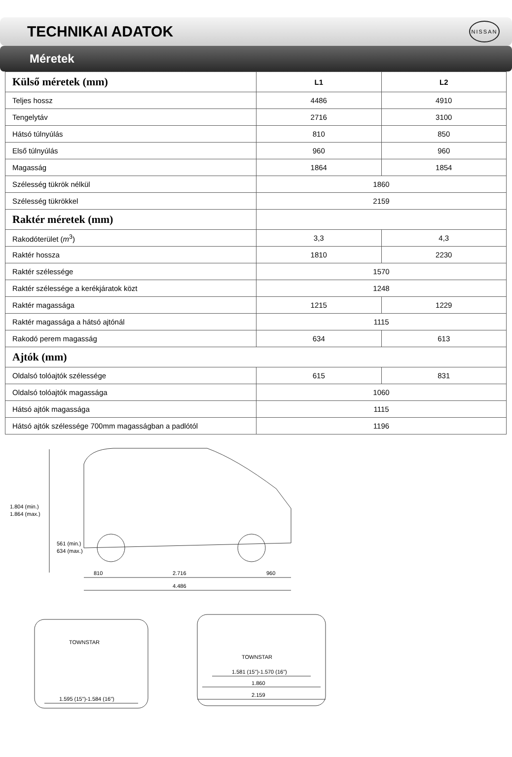TECHNIKAI ADATOK
NISSAN
Méretek
| Külső méretek (mm) | L1 | L2 |
| --- | --- | --- |
| Teljes hossz | 4486 | 4910 |
| Tengelytáv | 2716 | 3100 |
| Hátsó túlnyúlás | 810 | 850 |
| Első túlnyúlás | 960 | 960 |
| Magasság | 1864 | 1854 |
| Szélesség tükrök nélkül | 1860 | |
| Szélesség tükrökkel | 2159 | |
| Raktér méretek (mm) | | |
| Rakodóterület ( m<sup>3</sup>) | 3,3 | 4,3 |
| Raktér hossza | 1810 | 2230 |
| Raktér szélessége | 1570 | |
| Raktér szélessége a kerékjáratok közt | 1248 | |
| Raktér magassága | 1215 | 1229 |
| Raktér magassága a hátsó ajtónál | 1115 | |
| Rakodó perem magasság | 634 | 613 |
| Ajtók (mm) | | |
| Oldalsó tolóajtók szélessége | 615 | 831 |
| Oldalsó tolóajtók magassága | 1060 | |
| Hátsó ajtók magassága | 1115 | |
| Hátsó ajtók szélessége 700mm magasságban a padlótól | 1196 | |
1.804 (min.)
1.864 (max.)
561 (min.)
634 (max.)
810
2.716
960
4.486
TOWNSTAR
TOWNSTAR
1.595 (15")-1.584 (16")
1.581 (15")-1.570 (16")
1.860
2.159